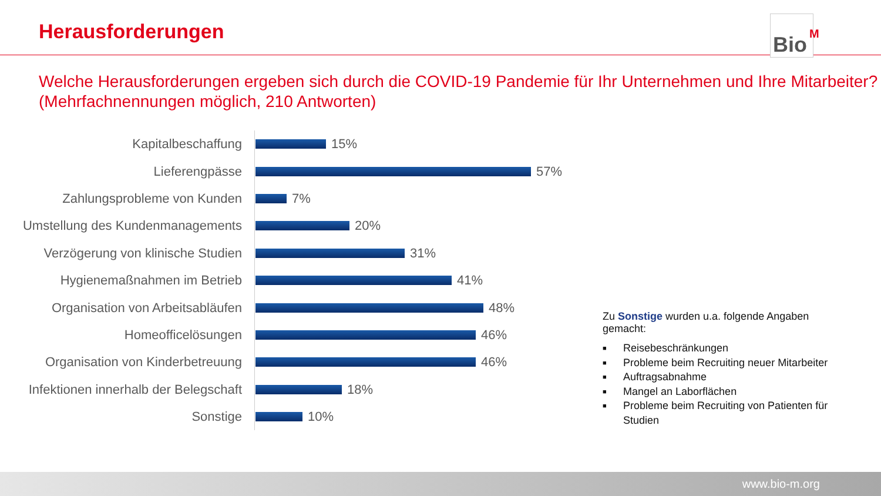Herausforderungen
Bio<sup>M</sup>
Welche Herausforderungen ergeben sich durch die COVID-19 Pandemie für Ihr Unternehmen und Ihre Mitarbeiter?
(Mehrfachnennungen möglich, 210 Antworten)
Kapitalbeschaffung 15%
Lieferengpässe 57%
Zahlungsprobleme von Kunden 7%
Umstellung des Kundenmanagements
20%
Verzögerung von klinische Studien
31%
Hygienemaßnahmen im Betrieb 41%
Organisation von Arbeitsabläufen
48%
Homeofficelösungen 46%
Organisation von Kinderbetreuung
46%
Infektionen innerhalb der Belegschaft
18%
Sonstige 10%
Zu Sonstige wurden u.a. folgende Angaben gemacht:
■ Reisebeschränkungen
■ Probleme beim Recruiting neuer Mitarbeiter
■ Auftragsabnahme
■ Mangel an Laborflächen
■ Probleme beim Recruiting von Patienten für Studien
www.bio-m.org